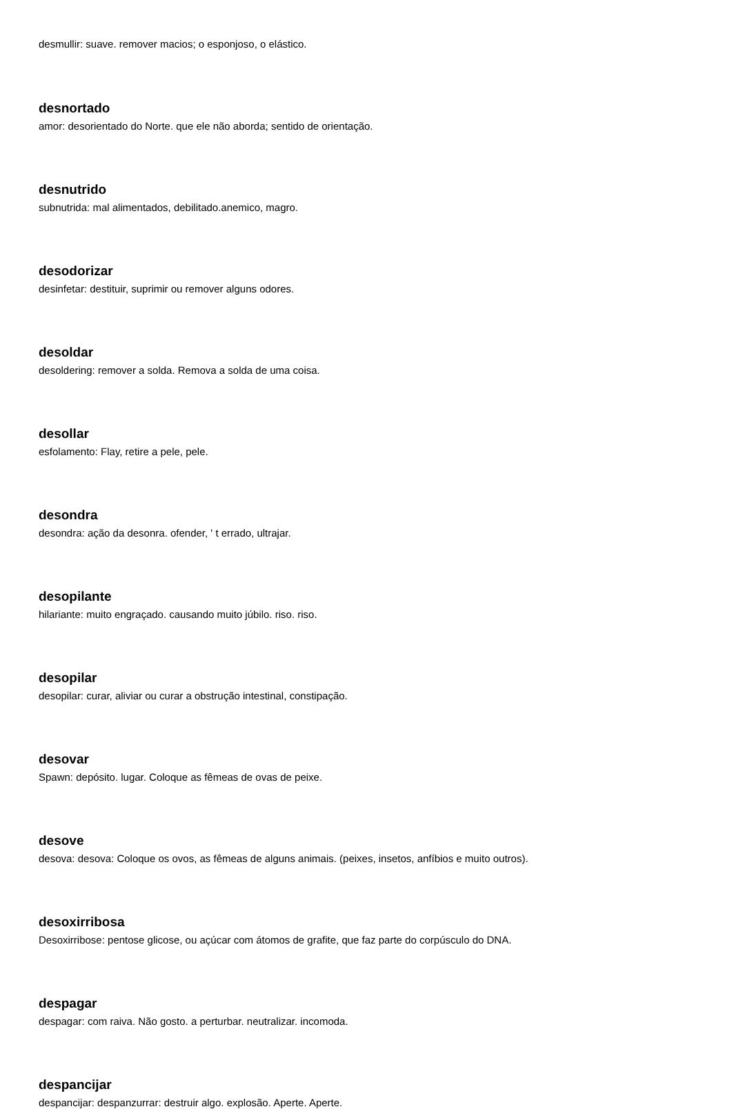desmullir: suave. remover macios; o esponjoso, o elástico.
desnortado
amor: desorientado do Norte. que ele não aborda; sentido de orientação.
desnutrido
subnutrida: mal alimentados, debilitado.anemico, magro.
desodorizar
desinfetar: destituir, suprimir ou remover alguns odores.
desoldar
desoldering: remover a solda. Remova a solda de uma coisa.
desollar
esfolamento: Flay, retire a pele, pele.
desondra
desondra: ação da desonra. ofender, ' t errado, ultrajar.
desopilante
hilariante: muito engraçado. causando muito júbilo. riso. riso.
desopilar
desopilar: curar, aliviar ou curar a obstrução intestinal, constipação.
desovar
Spawn: depósito. lugar. Coloque as fêmeas de ovas de peixe.
desove
desova: desova: Coloque os ovos, as fêmeas de alguns animais. (peixes, insetos, anfíbios e muito outros).
desoxirribosa
Desoxirribose: pentose glicose, ou açúcar com átomos de grafite, que faz parte do corpúsculo do DNA.
despagar
despagar: com raiva. Não gosto. a perturbar. neutralizar. incomoda.
despancijar
despancijar: despanzurrar: destruir algo. explosão. Aperte. Aperte.